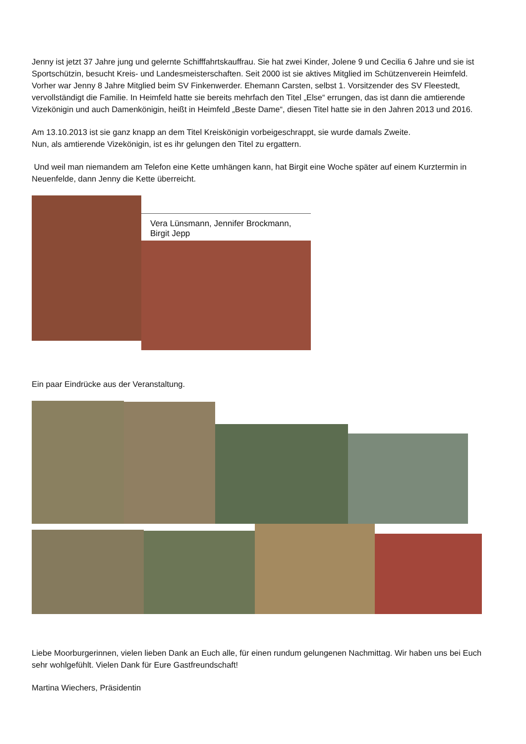Jenny ist jetzt 37 Jahre jung und gelernte Schifffahrtskauffrau. Sie hat zwei Kinder, Jolene 9 und Cecilia 6 Jahre und sie ist Sportschützin, besucht Kreis- und Landesmeisterschaften. Seit 2000 ist sie aktives Mitglied im Schützenverein Heimfeld. Vorher war Jenny 8 Jahre Mitglied beim SV Finkenwerder. Ehemann Carsten, selbst 1. Vorsitzender des SV Fleestedt, vervollständigt die Familie. In Heimfeld hatte sie bereits mehrfach den Titel „Else“ errungen, das ist dann die amtierende Vizekönigin und auch Damenkönigin, heißt in Heimfeld „Beste Dame“, diesen Titel hatte sie in den Jahren 2013 und 2016.
Am 13.10.2013 ist sie ganz knapp an dem Titel Kreiskönigin vorbeigeschrappt, sie wurde damals Zweite.
Nun, als amtierende Vizekönigin, ist es ihr gelungen den Titel zu ergattern.
Und weil man niemandem am Telefon eine Kette umhängen kann, hat Birgit eine Woche später auf einem Kurztermin in Neuenfelde, dann Jenny die Kette überreicht.
Vera Lünsmann, Jennifer Brockmann, Birgit Jepp
Ein paar Eindrücke aus der Veranstaltung.
Liebe Moorburgerinnen, vielen lieben Dank an Euch alle, für einen rundum gelungenen Nachmittag. Wir haben uns bei Euch sehr wohlgefühlt. Vielen Dank für Eure Gastfreundschaft!
Martina Wiechers, Präsidentin